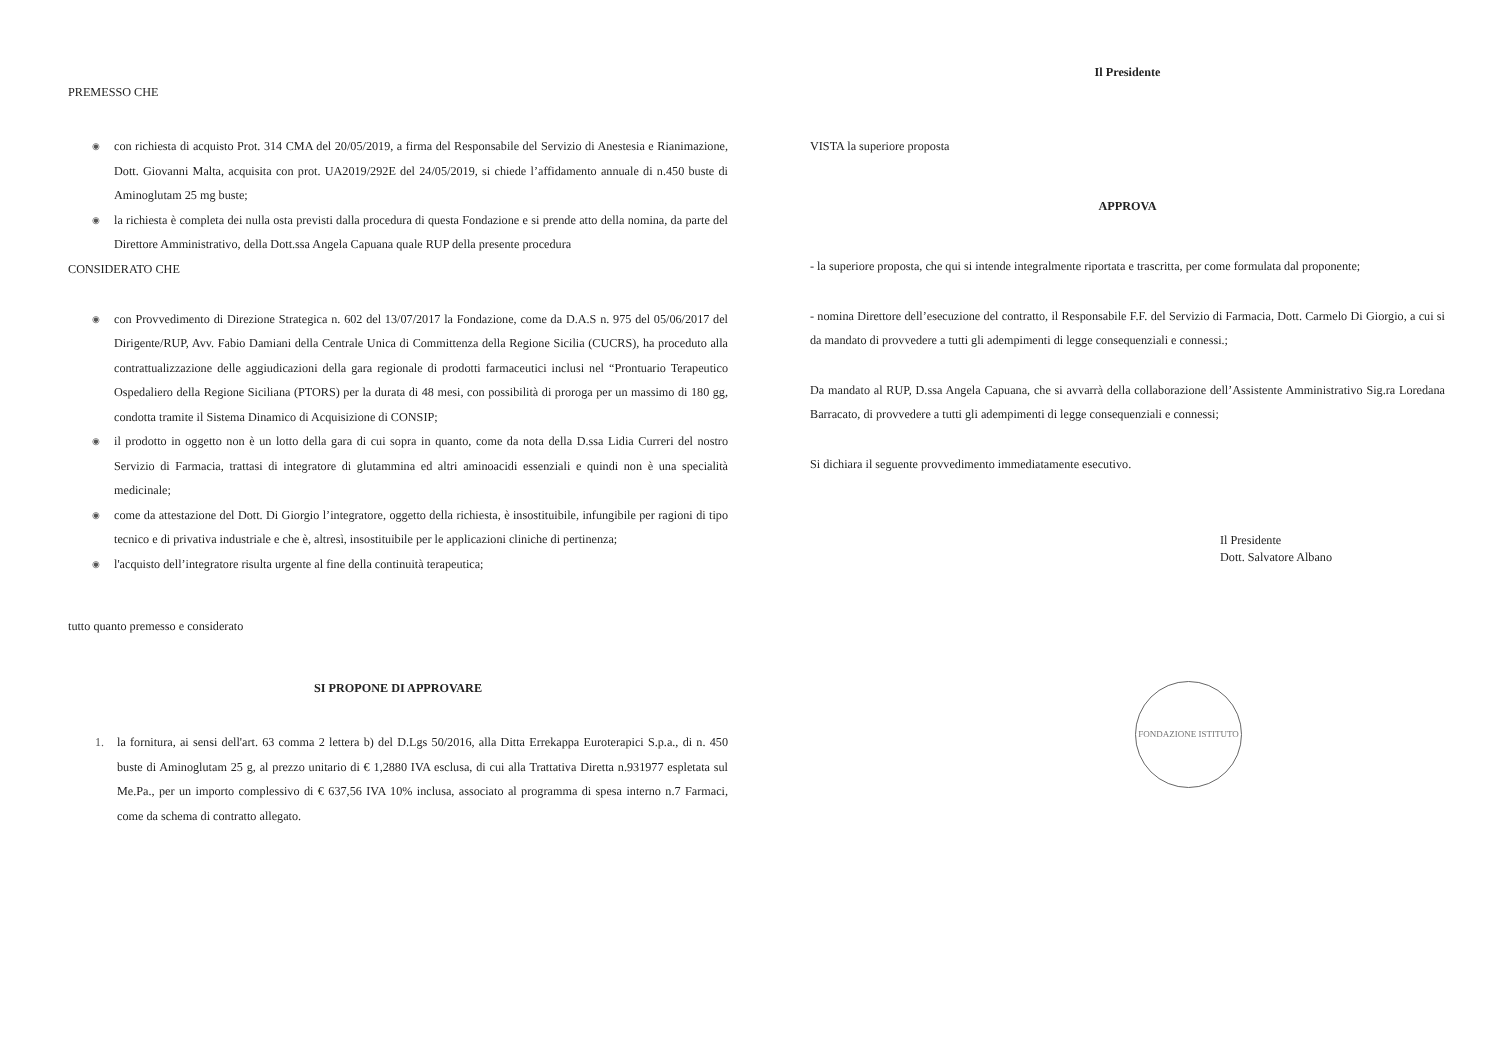PREMESSO CHE
◉ con richiesta di acquisto Prot. 314 CMA del 20/05/2019, a firma del Responsabile del Servizio di Anestesia e Rianimazione, Dott. Giovanni Malta, acquisita con prot. UA2019/292E del 24/05/2019, si chiede l’affidamento annuale di n.450 buste di Aminoglutam 25 mg buste;
◉ la richiesta è completa dei nulla osta previsti dalla procedura di questa Fondazione e si prende atto della nomina, da parte del Direttore Amministrativo, della Dott.ssa Angela Capuana quale RUP della presente procedura
CONSIDERATO CHE
◉ con Provvedimento di Direzione Strategica n. 602 del 13/07/2017 la Fondazione, come da D.A.S n. 975 del 05/06/2017 del Dirigente/RUP, Avv. Fabio Damiani della Centrale Unica di Committenza della Regione Sicilia (CUCRS), ha proceduto alla contrattualizzazione delle aggiudicazioni della gara regionale di prodotti farmaceutici inclusi nel “Prontuario Terapeutico Ospedaliero della Regione Siciliana (PTORS) per la durata di 48 mesi, con possibilità di proroga per un massimo di 180 gg, condotta tramite il Sistema Dinamico di Acquisizione di CONSIP;
◉ il prodotto in oggetto non è un lotto della gara di cui sopra in quanto, come da nota della D.ssa Lidia Curreri del nostro Servizio di Farmacia, trattasi di integratore di glutammina ed altri aminoacidi essenziali e quindi non è una specialità medicinale;
◉ come da attestazione del Dott. Di Giorgio l’integratore, oggetto della richiesta, è insostituibile, infungibile per ragioni di tipo tecnico e di privativa industriale e che è, altresì, insostituibile per le applicazioni cliniche di pertinenza;
◉ l'acquisto dell’integratore risulta urgente al fine della continuità terapeutica;
tutto quanto premesso e considerato
SI PROPONE DI APPROVARE
1. la fornitura, ai sensi dell'art. 63 comma 2 lettera b) del D.Lgs 50/2016, alla Ditta Errekappa Euroterapici S.p.a., di n. 450 buste di Aminoglutam 25 g, al prezzo unitario di € 1,2880 IVA esclusa, di cui alla Trattativa Diretta n.931977 espletata sul Me.Pa., per un importo complessivo di € 637,56 IVA 10% inclusa, associato al programma di spesa interno n.7 Farmaci, come da schema di contratto allegato.
Il Presidente
VISTA la superiore proposta
APPROVA
- la superiore proposta, che qui si intende integralmente riportata e trascritta, per come formulata dal proponente;
- nomina Direttore dell’esecuzione del contratto, il Responsabile F.F. del Servizio di Farmacia, Dott. Carmelo Di Giorgio, a cui si da mandato di provvedere a tutti gli adempimenti di legge consequenziali e connessi.;
Da mandato al RUP, D.ssa Angela Capuana, che si avvarrà della collaborazione dell’Assistente Amministrativo Sig.ra Loredana Barracato, di provvedere a tutti gli adempimenti di legge consequenziali e connessi;
Si dichiara il seguente provvedimento immediatamente esecutivo.
Il Presidente
Dott. Salvatore Albano
FONDAZIONE ISTITUTO